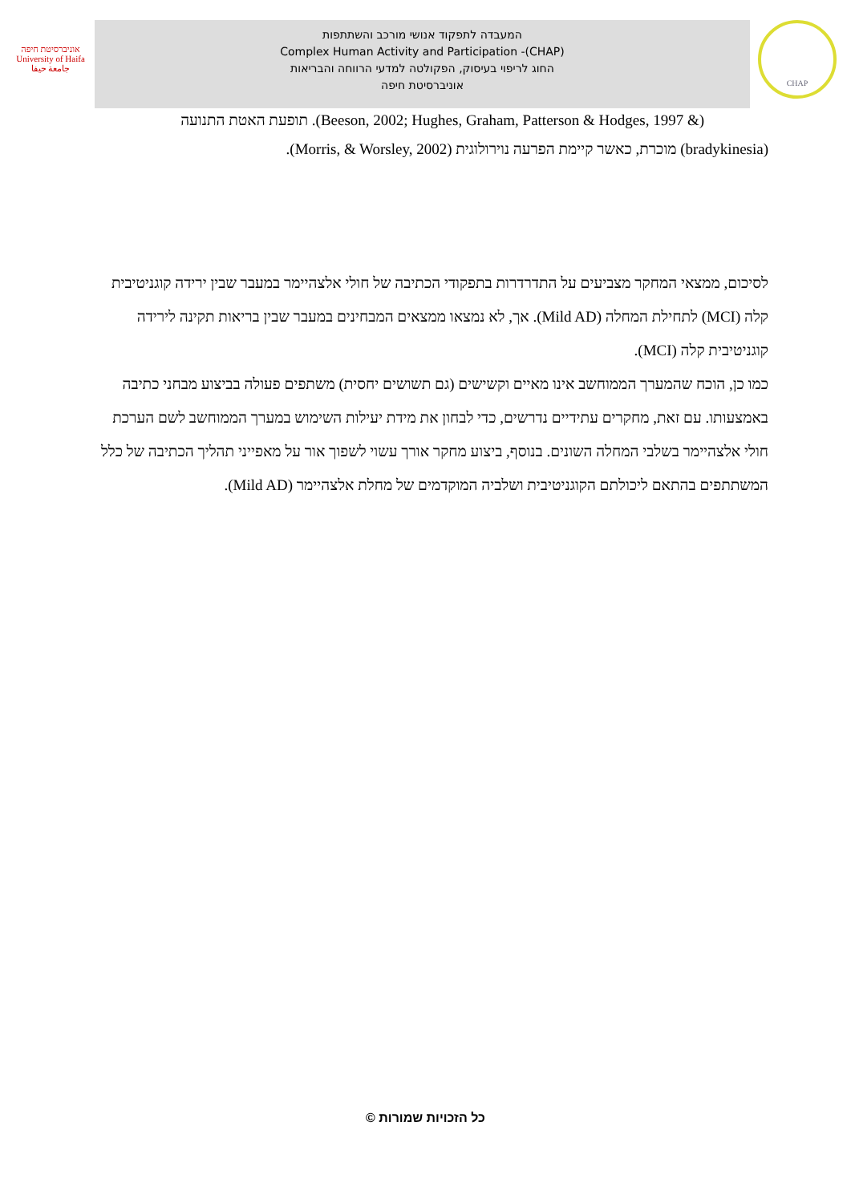אוניברסיטת חיפה
University of Haifa
جامعة حيفا
המעבדה לתפקוד אנושי מורכב והשתתפות
Complex Human Activity and Participation -(CHAP)
החוג לריפוי בעיסוק, הפקולטה למדעי הרווחה והבריאות
אוניברסיטת חיפה
CHAP
(& Beeson, 2002; Hughes, Graham, Patterson & Hodges, 1997). תופעת האטת התנועה
(bradykinesia) מוכרת, כאשר קיימת הפרעה נוירולוגית (Morris, & Worsley, 2002).
לסיכום, ממצאי המחקר מצביעים על התדרדרות בתפקודי הכתיבה של חולי אלצהיימר במעבר שבין ירידה קוגניטיבית קלה (MCI) לתחילת המחלה (Mild AD). אך, לא נמצאו ממצאים המבחינים במעבר שבין בריאות תקינה לירידה קוגניטיבית קלה (MCI).
כמו כן, הוכח שהמערך הממוחשב אינו מאיים וקשישים (גם תשושים יחסית) משתפים פעולה בביצוע מבחני כתיבה באמצעותו. עם זאת, מחקרים עתידיים נדרשים, כדי לבחון את מידת יעילות השימוש במערך הממוחשב לשם הערכת חולי אלצהיימר בשלבי המחלה השונים. בנוסף, ביצוע מחקר אורך עשוי לשפוך אור על מאפייני תהליך הכתיבה של כלל המשתתפים בהתאם ליכולתם הקוגניטיבית ושלביה המוקדמים של מחלת אלצהיימר (Mild AD).
כל הזכויות שמורות ©